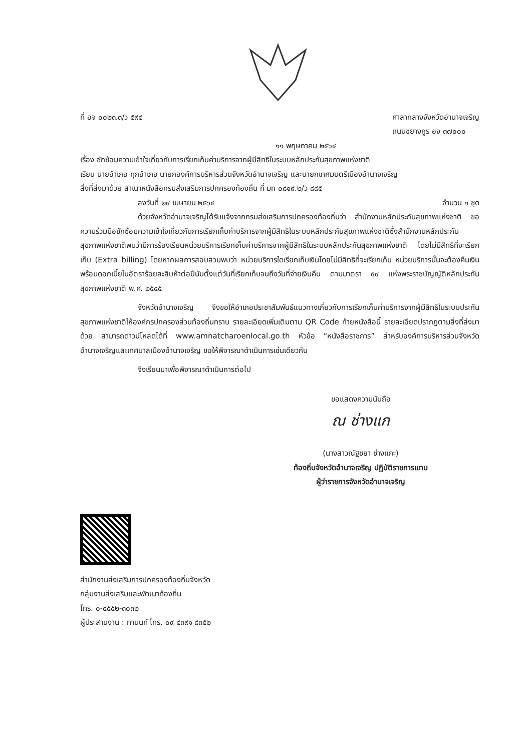ที่ อจ ๐๐๒๓.๓/ว ๕๙๔ ศาลากลางจังหวัดอำนาจเจริญ
ถนนชยางกูร อจ ๓๗๐๐๐
๑๑ พฤษภาคม ๒๕๖๔
เรื่อง ซักซ้อมความเข้าใจเกี่ยวกับการเรียกเก็บค่าบริการจากผู้มีสิทธิในระบบหลักประกันสุขภาพแห่งชาติ
เรียน นายอำเภอ ทุกอำเภอ นายกองค์การบริหารส่วนจังหวัดอำนาจเจริญ และนายกเทศมนตรีเมืองอำนาจเจริญ
สิ่งที่ส่งมาด้วย สำเนาหนังสือกรมส่งเสริมการปกครองท้องถิ่น ที่ มท ๐๘๑๙.๒/ว ๘๘๕
ลงวันที่ ๒๙ เมษายน ๒๕๖๔ จำนวน ๑ ชุด
ด้วยจังหวัดอำนาจเจริญได้รับแจ้งจากกรมส่งเสริมการปกครองท้องถิ่นว่า สำนักงานหลักประกันสุขภาพแห่งชาติ ขอความร่วมมือซักซ้อมความเข้าใจเกี่ยวกับการเรียกเก็บค่าบริการจากผู้มีสิทธิในระบบหลักประกันสุขภาพแห่งชาติซึ่งสำนักงานหลักประกันสุขภาพแห่งชาติพบว่ามีการร้องเรียนหน่วยบริการเรียกเก็บค่าบริการจากผู้มีสิทธิในระบบหลักประกันสุขภาพแห่งชาติ โดยไม่มีสิทธิที่จะเรียกเก็บ (Extra billing) โดยหากผลการสอบสวนพบว่า หน่วยบริการใดเรียกเก็บเงินโดยไม่มีสิทธิที่จะเรียกเก็บ หน่วยบริการนั้นจะต้องคืนเงินพร้อมดอกเบี้ยในอัตราร้อยละสิบห้าต่อปีนับตั้งแต่วันที่เรียกเก็บจนถึงวันที่จ่ายเงินคืน ตามมาตรา ๕๙ แห่งพระราชบัญญัติหลักประกันสุขภาพแห่งชาติ พ.ศ. ๒๕๔๕
จังหวัดอำนาจเจริญ จึงขอให้อำเภอประชาสัมพันธ์แนวทางเกี่ยวกับการเรียกเก็บค่าบริการจากผู้มีสิทธิในระบบประกันสุขภาพแห่งชาติให้องค์กรปกครองส่วนท้องถิ่นทราบ รายละเอียดเพิ่มเติมตาม QR Code ท้ายหนังสือนี้ รายละเอียดปรากฏตามสิ่งที่ส่งมาด้วย สามารถดาวน์โหลดได้ที่ www.amnatcharoenlocal.go.th หัวข้อ “หนังสือราชการ” สำหรับองค์การบริหารส่วนจังหวัดอำนาจเจริญและเทศบาลเมืองอำนาจเจริญ ขอให้พิจารณาดำเนินการเช่นเดียวกัน
จึงเรียนมาเพื่อพิจารณาดำเนินการต่อไป
ขอแสดงความนับถือ
ณ ช่างแก
(นางสาวณัฐชยา ช่างแกะ)
ท้องถิ่นจังหวัดอำนาจเจริญ ปฏิบัติราชการแทน
ผู้ว่าราชการจังหวัดอำนาจเจริญ
สำนักงานส่งเสริมการปกครองท้องถิ่นจังหวัด
กลุ่มงานส่งเสริมและพัฒนาท้องถิ่น
โทร. ๐-๔๕๕๒-๓๐๓๒
ผู้ประสานงาน : ทานนท์ โทร. ๐๙ ๔๓๙๑ ๘๓๕๒